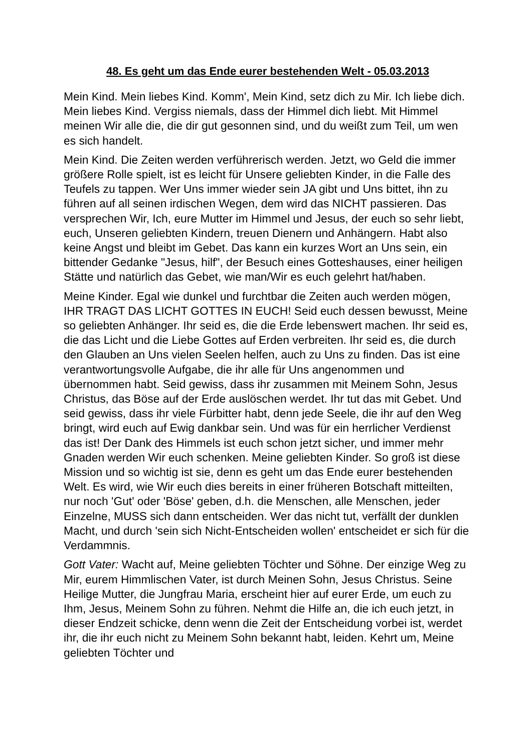48. Es geht um das Ende eurer bestehenden Welt - 05.03.2013
Mein Kind. Mein liebes Kind. Komm', Mein Kind, setz dich zu Mir. Ich liebe dich. Mein liebes Kind. Vergiss niemals, dass der Himmel dich liebt. Mit Himmel meinen Wir alle die, die dir gut gesonnen sind, und du weißt zum Teil, um wen es sich handelt.
Mein Kind. Die Zeiten werden verführerisch werden. Jetzt, wo Geld die immer größere Rolle spielt, ist es leicht für Unsere geliebten Kinder, in die Falle des Teufels zu tappen. Wer Uns immer wieder sein JA gibt und Uns bittet, ihn zu führen auf all seinen irdischen Wegen, dem wird das NICHT passieren. Das versprechen Wir, Ich, eure Mutter im Himmel und Jesus, der euch so sehr liebt, euch, Unseren geliebten Kindern, treuen Dienern und Anhängern. Habt also keine Angst und bleibt im Gebet. Das kann ein kurzes Wort an Uns sein, ein bittender Gedanke "Jesus, hilf", der Besuch eines Gotteshauses, einer heiligen Stätte und natürlich das Gebet, wie man/Wir es euch gelehrt hat/haben.
Meine Kinder. Egal wie dunkel und furchtbar die Zeiten auch werden mögen, IHR TRAGT DAS LICHT GOTTES IN EUCH! Seid euch dessen bewusst, Meine so geliebten Anhänger. Ihr seid es, die die Erde lebenswert machen. Ihr seid es, die das Licht und die Liebe Gottes auf Erden verbreiten. Ihr seid es, die durch den Glauben an Uns vielen Seelen helfen, auch zu Uns zu finden. Das ist eine verantwortungsvolle Aufgabe, die ihr alle für Uns angenommen und übernommen habt. Seid gewiss, dass ihr zusammen mit Meinem Sohn, Jesus Christus, das Böse auf der Erde auslöschen werdet. Ihr tut das mit Gebet. Und seid gewiss, dass ihr viele Fürbitter habt, denn jede Seele, die ihr auf den Weg bringt, wird euch auf Ewig dankbar sein. Und was für ein herrlicher Verdienst das ist! Der Dank des Himmels ist euch schon jetzt sicher, und immer mehr Gnaden werden Wir euch schenken. Meine geliebten Kinder. So groß ist diese Mission und so wichtig ist sie, denn es geht um das Ende eurer bestehenden Welt. Es wird, wie Wir euch dies bereits in einer früheren Botschaft mitteilten, nur noch 'Gut' oder 'Böse' geben, d.h. die Menschen, alle Menschen, jeder Einzelne, MUSS sich dann entscheiden. Wer das nicht tut, verfällt der dunklen Macht, und durch 'sein sich Nicht-Entscheiden wollen' entscheidet er sich für die Verdammnis.
Gott Vater: Wacht auf, Meine geliebten Töchter und Söhne. Der einzige Weg zu Mir, eurem Himmlischen Vater, ist durch Meinen Sohn, Jesus Christus. Seine Heilige Mutter, die Jungfrau Maria, erscheint hier auf eurer Erde, um euch zu Ihm, Jesus, Meinem Sohn zu führen. Nehmt die Hilfe an, die ich euch jetzt, in dieser Endzeit schicke, denn wenn die Zeit der Entscheidung vorbei ist, werdet ihr, die ihr euch nicht zu Meinem Sohn bekannt habt, leiden. Kehrt um, Meine geliebten Töchter und